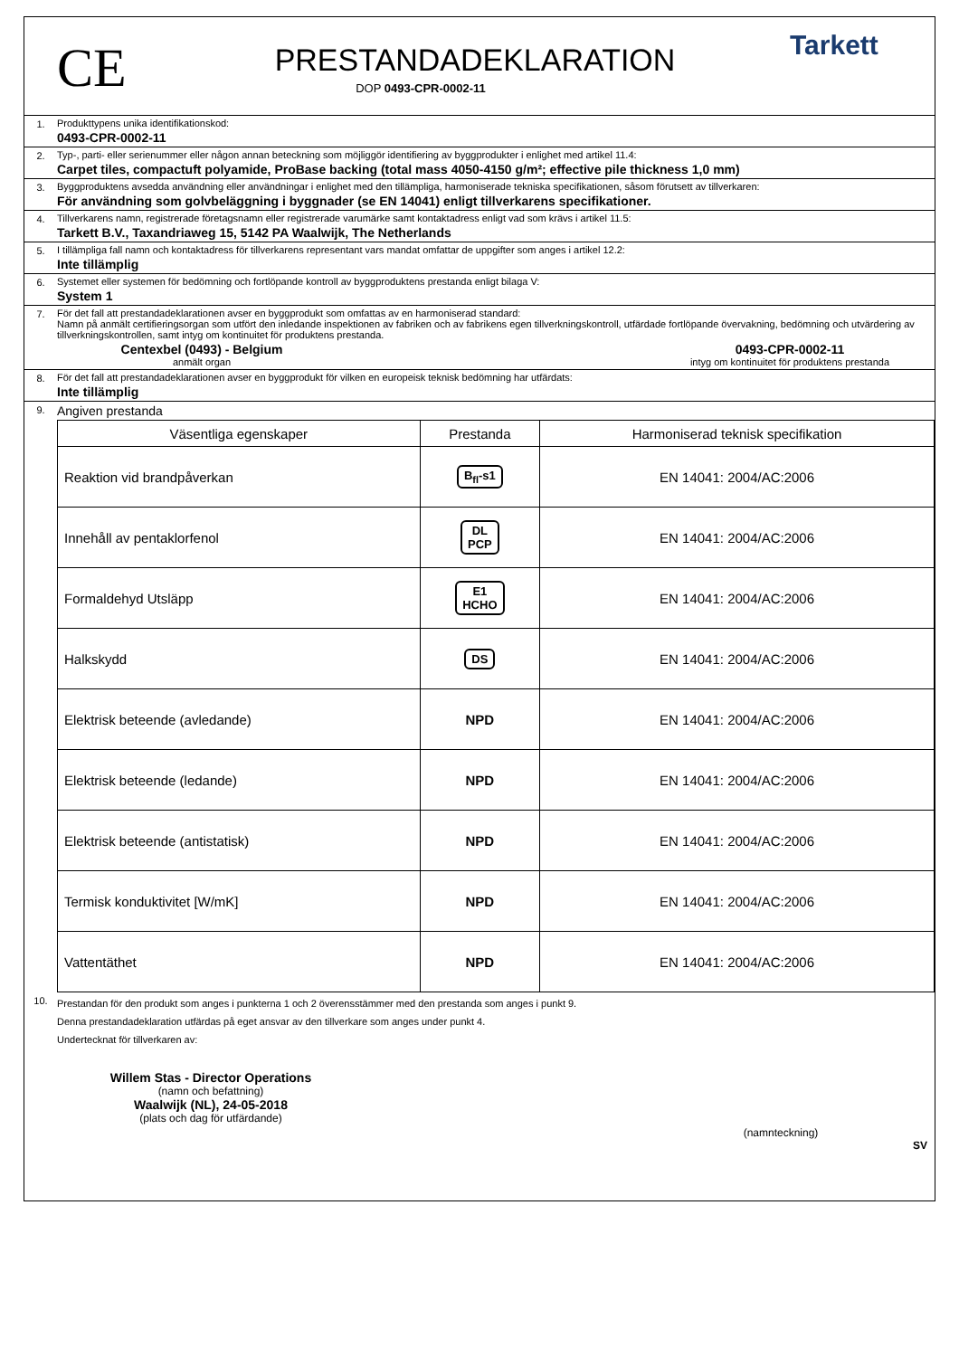CE
PRESTANDADEKLARATION
DOP 0493-CPR-0002-11
Tarkett
1. Produkttypens unika identifikationskod:
0493-CPR-0002-11
2. Typ-, parti- eller serienummer eller någon annan beteckning som möjliggör identifiering av byggprodukter i enlighet med artikel 11.4:
Carpet tiles, compactuft polyamide, ProBase backing (total mass 4050-4150 g/m²; effective pile thickness 1,0 mm)
3. Byggproduktens avsedda användning eller användningar i enlighet med den tillämpliga, harmoniserade tekniska specifikationen, såsom förutsett av tillverkaren:
För användning som golvbeläggning i byggnader (se EN 14041) enligt tillverkarens specifikationer.
4. Tillverkarens namn, registrerade företagsnamn eller registrerade varumärke samt kontaktadress enligt vad som krävs i artikel 11.5:
Tarkett B.V., Taxandriaweg 15, 5142 PA Waalwijk, The Netherlands
5. I tillämpliga fall namn och kontaktadress för tillverkarens representant vars mandat omfattar de uppgifter som anges i artikel 12.2:
Inte tillämplig
6. Systemet eller systemen för bedömning och fortlöpande kontroll av byggproduktens prestanda enligt bilaga V:
System 1
7. För det fall att prestandadeklarationen avser en byggprodukt som omfattas av en harmoniserad standard:
Namn på anmält certifieringsorgan som utfört den inledande inspektionen av fabriken och av fabrikens egen tillverkningskontroll, utfärdade fortlöpande övervakning, bedömning och utvärdering av tillverkningskontrollen, samt intyg om kontinuitet för produktens prestanda.
Centexbel (0493) - Belgium
anmält organ
0493-CPR-0002-11
intyg om kontinuitet för produktens prestanda
8. För det fall att prestandadeklarationen avser en byggprodukt för vilken en europeisk teknisk bedömning har utfärdats:
Inte tillämplig
9.
Angiven prestanda
| Väsentliga egenskaper | Prestanda | Harmoniserad teknisk specifikation |
| --- | --- | --- |
| Reaktion vid brandpåverkan | B<sub>fl</sub>-s1 | EN 14041: 2004/AC:2006 |
| Innehåll av pentaklorfenol | DL PCP | EN 14041: 2004/AC:2006 |
| Formaldehyd Utsläpp | E1 HCHO | EN 14041: 2004/AC:2006 |
| Halkskydd | DS | EN 14041: 2004/AC:2006 |
| Elektrisk beteende (avledande) | NPD | EN 14041: 2004/AC:2006 |
| Elektrisk beteende (ledande) | NPD | EN 14041: 2004/AC:2006 |
| Elektrisk beteende (antistatisk) | NPD | EN 14041: 2004/AC:2006 |
| Termisk konduktivitet [W/mK] | NPD | EN 14041: 2004/AC:2006 |
| Vattentäthet | NPD | EN 14041: 2004/AC:2006 |
10.
Prestandan för den produkt som anges i punkterna 1 och 2 överensstämmer med den prestanda som anges i punkt 9.
Denna prestandadeklaration utfärdas på eget ansvar av den tillverkare som anges under punkt 4.
Undertecknat för tillverkaren av:
Willem Stas - Director Operations
(namn och befattning)
Waalwijk (NL), 24-05-2018
(plats och dag för utfärdande)
(namnteckning)
SV